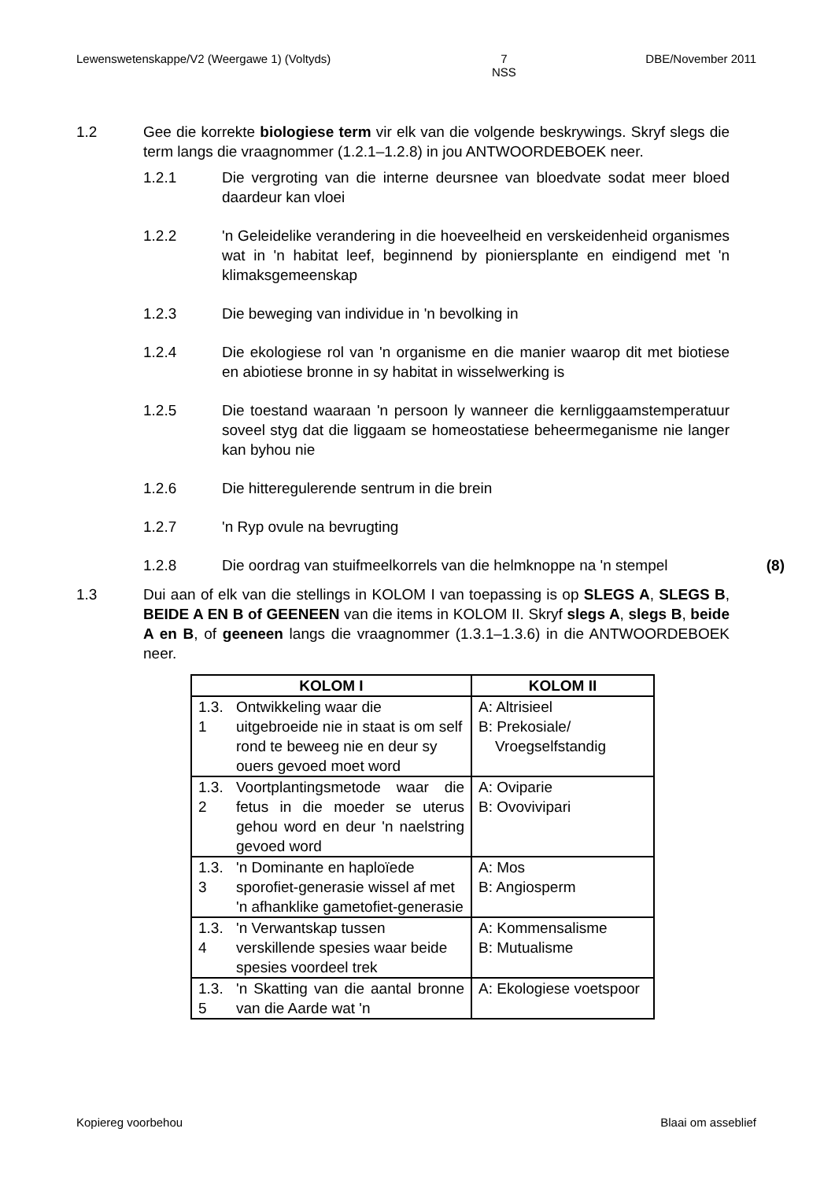Lewenswetenskappe/V2 (Weergawe 1) (Voltyds) 7
NSS DBE/November 2011
1.2 Gee die korrekte biologiese term vir elk van die volgende beskrywings. Skryf slegs die term langs die vraagnommer (1.2.1–1.2.8) in jou ANTWOORDEBOEK neer.
1.2.1 Die vergroting van die interne deursnee van bloedvate sodat meer bloed daardeur kan vloei
1.2.2 'n Geleidelike verandering in die hoeveelheid en verskeidenheid organismes wat in 'n habitat leef, beginnend by pioniersplante en eindigend met 'n klimaksgemeenskap
1.2.3 Die beweging van individue in 'n bevolking in
1.2.4 Die ekologiese rol van 'n organisme en die manier waarop dit met biotiese en abiotiese bronne in sy habitat in wisselwerking is
1.2.5 Die toestand waaraan 'n persoon ly wanneer die kernliggaamstemperatuur soveel styg dat die liggaam se homeostatiese beheermeganisme nie langer kan byhou nie
1.2.6 Die hitteregulerende sentrum in die brein
1.2.7 'n Ryp ovule na bevrugting
1.2.8 Die oordrag van stuifmeelkorrels van die helmknoppe na 'n stempel
(8)
1.3 Dui aan of elk van die stellings in KOLOM I van toepassing is op SLEGS A, SLEGS B, BEIDE A EN B of GEENEEN van die items in KOLOM II. Skryf slegs A, slegs B, beide A en B, of geeneen langs die vraagnommer (1.3.1–1.3.6) in die ANTWOORDEBOEK neer.
| KOLOM I | | KOLOM II |
| --- | --- | --- |
| 1.3. 1 | Ontwikkeling waar die uitgebroeide nie in staat is om self rond te beweeg nie en deur sy ouers gevoed moet word | A: Altrisieel B: Prekosiale/ Vroegselfstandig |
| 1.3. 2 | Voortplantingsmetode waar die fetus in die moeder se uterus gehou word en deur 'n naelstring gevoed word | A: Oviparie B: Ovovivipari |
| 1.3. 3 | 'n Dominante en haploïede sporofiet-generasie wissel af met 'n afhanklike gametofiet-generasie | A: Mos B: Angiosperm |
| 1.3. 4 | 'n Verwantskap tussen verskillende spesies waar beide spesies voordeel trek | A: Kommensalisme B: Mutualisme |
| 1.3. 5 | 'n Skatting van die aantal bronne van die Aarde wat 'n | A: Ekologiese voetspoor |
Kopiereg voorbehou Blaai om asseblief